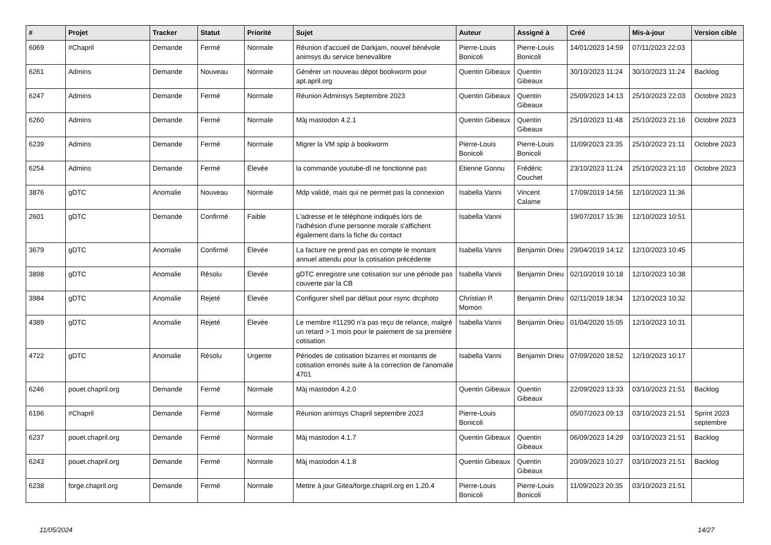| # | Projet | Tracker | Statut | Priorité | Sujet | Auteur | Assigné à | Créé | Mis-à-jour | Version cible |
| --- | --- | --- | --- | --- | --- | --- | --- | --- | --- | --- |
| 6069 | #Chapril | Demande | Fermé | Normale | Réunion d'accueil de Darkjam, nouvel bénévole animsys du service benevalibre | Pierre-Louis Bonicoli | Pierre-Louis Bonicoli | 14/01/2023 14:59 | 07/11/2023 22:03 | |
| 6261 | Admins | Demande | Nouveau | Normale | Générer un nouveau dépot bookworm pour apt.april.org | Quentin Gibeaux | Quentin Gibeaux | 30/10/2023 11:24 | 30/10/2023 11:24 | Backlog |
| 6247 | Admins | Demande | Fermé | Normale | Réunion Adminsys Septembre 2023 | Quentin Gibeaux | Quentin Gibeaux | 25/09/2023 14:13 | 25/10/2023 22:03 | Octobre 2023 |
| 6260 | Admins | Demande | Fermé | Normale | Màj mastodon 4.2.1 | Quentin Gibeaux | Quentin Gibeaux | 25/10/2023 11:48 | 25/10/2023 21:16 | Octobre 2023 |
| 6239 | Admins | Demande | Fermé | Normale | Migrer la VM spip à bookworm | Pierre-Louis Bonicoli | Pierre-Louis Bonicoli | 11/09/2023 23:35 | 25/10/2023 21:11 | Octobre 2023 |
| 6254 | Admins | Demande | Fermé | Élevée | la commande youtube-dl ne fonctionne pas | Etienne Gonnu | Frédéric Couchet | 23/10/2023 11:24 | 25/10/2023 21:10 | Octobre 2023 |
| 3876 | gDTC | Anomalie | Nouveau | Normale | Mdp validé, mais qui ne permet pas la connexion | Isabella Vanni | Vincent Calame | 17/09/2019 14:56 | 12/10/2023 11:36 | |
| 2601 | gDTC | Demande | Confirmé | Faible | L'adresse et le téléphone indiqués lors de l'adhésion d'une personne morale s'affichent également dans la fiche du contact | Isabella Vanni | | 19/07/2017 15:36 | 12/10/2023 10:51 | |
| 3679 | gDTC | Anomalie | Confirmé | Élevée | La facture ne prend pas en compte le montant annuel attendu pour la cotisation précédente | Isabella Vanni | Benjamin Drieu | 29/04/2019 14:12 | 12/10/2023 10:45 | |
| 3898 | gDTC | Anomalie | Résolu | Élevée | gDTC enregistre une cotisation sur une période pas couverte par la CB | Isabella Vanni | Benjamin Drieu | 02/10/2019 10:18 | 12/10/2023 10:38 | |
| 3984 | gDTC | Anomalie | Rejeté | Élevée | Configurer shell par défaut pour rsync dtcphoto | Christian P. Momon | Benjamin Drieu | 02/11/2019 18:34 | 12/10/2023 10:32 | |
| 4389 | gDTC | Anomalie | Rejeté | Élevée | Le membre #11290 n'a pas reçu de relance, malgré un retard > 1 mois pour le paiement de sa première cotisation | Isabella Vanni | Benjamin Drieu | 01/04/2020 15:05 | 12/10/2023 10:31 | |
| 4722 | gDTC | Anomalie | Résolu | Urgente | Périodes de cotisation bizarres et montants de cotisation erronés suite à la correction de l'anomalie 4701 | Isabella Vanni | Benjamin Drieu | 07/09/2020 18:52 | 12/10/2023 10:17 | |
| 6246 | pouet.chapril.org | Demande | Fermé | Normale | Màj mastodon 4.2.0 | Quentin Gibeaux | Quentin Gibeaux | 22/09/2023 13:33 | 03/10/2023 21:51 | Backlog |
| 6196 | #Chapril | Demande | Fermé | Normale | Réunion animsys Chapril septembre 2023 | Pierre-Louis Bonicoli | | 05/07/2023 09:13 | 03/10/2023 21:51 | Sprint 2023 septembre |
| 6237 | pouet.chapril.org | Demande | Fermé | Normale | Màj mastodon 4.1.7 | Quentin Gibeaux | Quentin Gibeaux | 06/09/2023 14:29 | 03/10/2023 21:51 | Backlog |
| 6243 | pouet.chapril.org | Demande | Fermé | Normale | Màj mastodon 4.1.8 | Quentin Gibeaux | Quentin Gibeaux | 20/09/2023 10:27 | 03/10/2023 21:51 | Backlog |
| 6238 | forge.chapril.org | Demande | Fermé | Normale | Mettre à jour Gitea/forge.chapril.org en 1.20.4 | Pierre-Louis Bonicoli | Pierre-Louis Bonicoli | 11/09/2023 20:35 | 03/10/2023 21:51 | |
11/05/2024 14/27